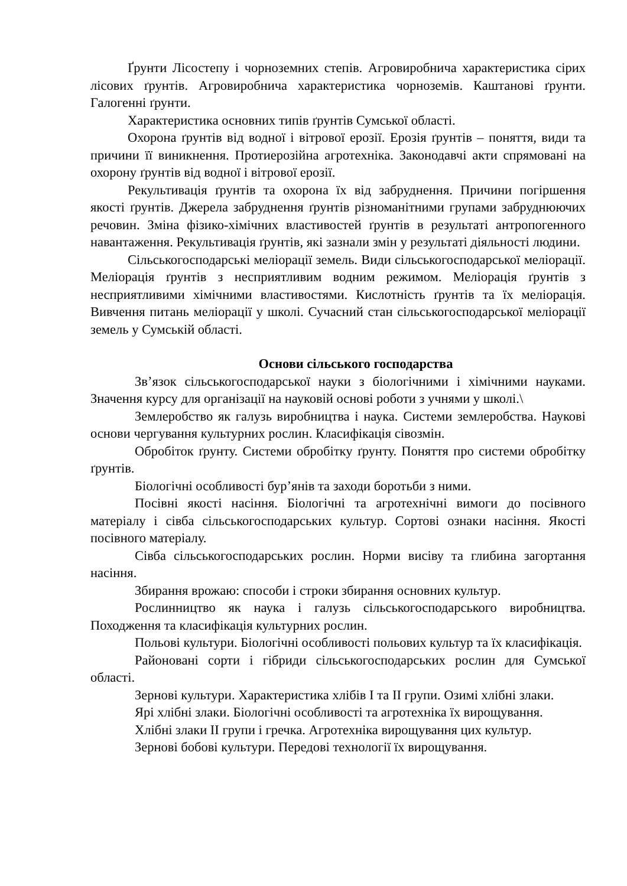Ґрунти Лісостепу і чорноземних степів. Агровиробнича характеристика сірих лісових ґрунтів. Агровиробнича характеристика чорноземів. Каштанові ґрунти. Галогенні ґрунти.
Характеристика основних типів ґрунтів Сумської області.
Охорона ґрунтів від водної і вітрової ерозії. Ерозія ґрунтів – поняття, види та причини її виникнення. Протиерозійна агротехніка. Законодавчі акти спрямовані на охорону ґрунтів від водної і вітрової ерозії.
Рекультивація ґрунтів та охорона їх від забруднення. Причини погіршення якості ґрунтів. Джерела забруднення ґрунтів різноманітними групами забруднюючих речовин. Зміна фізико-хімічних властивостей ґрунтів в результаті антропогенного навантаження. Рекультивація ґрунтів, які зазнали змін у результаті діяльності людини.
Сільськогосподарські меліорації земель. Види сільськогосподарської меліорації. Меліорація ґрунтів з несприятливим водним режимом. Меліорація ґрунтів з несприятливими хімічними властивостями. Кислотність ґрунтів та їх меліорація. Вивчення питань меліорації у школі. Сучасний стан сільськогосподарської меліорації земель у Сумській області.
Основи сільського господарства
Зв’язок сільськогосподарської науки з біологічними і хімічними науками. Значення курсу для організації на науковій основі роботи з учнями у школі.\
Землеробство як галузь виробництва і наука. Системи землеробства. Наукові основи чергування культурних рослин. Класифікація сівозмін.
Обробіток ґрунту. Системи обробітку ґрунту. Поняття про системи обробітку ґрунтів.
Біологічні особливості бур’янів та заходи боротьби з ними.
Посівні якості насіння. Біологічні та агротехнічні вимоги до посівного матеріалу і сівба сільськогосподарських культур. Сортові ознаки насіння. Якості посівного матеріалу.
Сівба сільськогосподарських рослин. Норми висіву та глибина загортання насіння.
Збирання врожаю: способи і строки збирання основних культур.
Рослинництво як наука і галузь сільськогосподарського виробництва. Походження та класифікація культурних рослин.
Польові культури. Біологічні особливості польових культур та їх класифікація.
Районовані сорти і гібриди сільськогосподарських рослин для Сумської області.
Зернові культури. Характеристика хлібів I та II групи. Озимі хлібні злаки.
Ярі хлібні злаки. Біологічні особливості та агротехніка їх вирощування.
Хлібні злаки II групи і гречка. Агротехніка вирощування цих культур.
Зернові бобові культури. Передові технології їх вирощування.